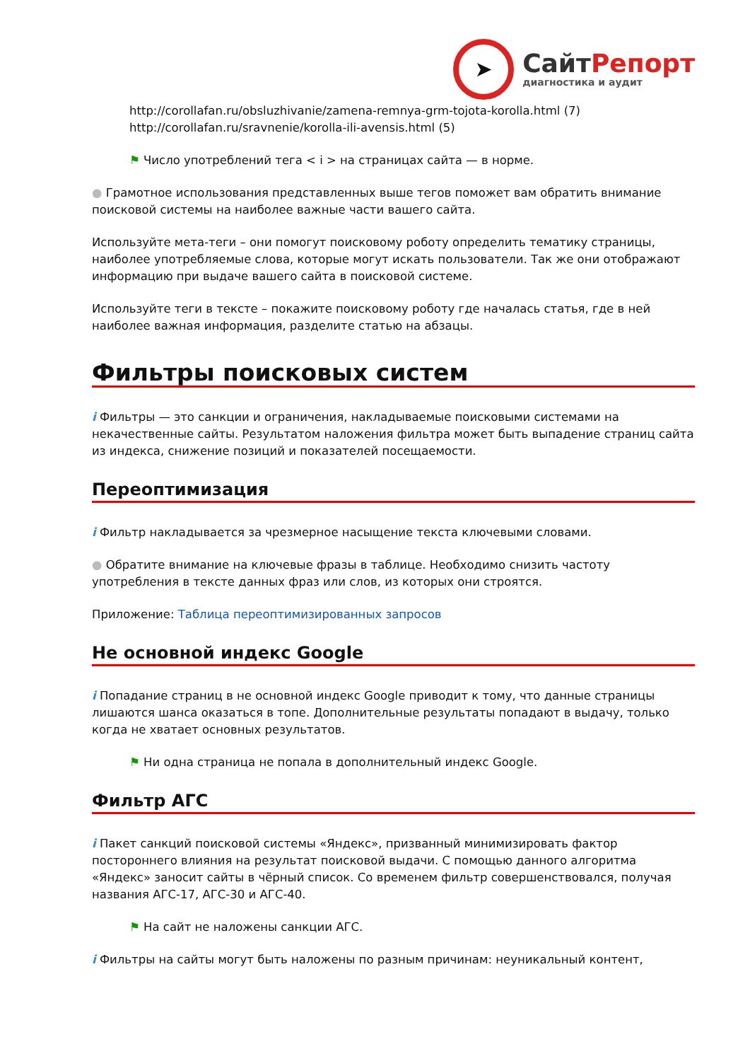➤
СайтРепорт
диагностика и аудит
http://corollafan.ru/obsluzhivanie/zamena-remnya-grm-tojota-korolla.html (7)
http://corollafan.ru/sravnenie/korolla-ili-avensis.html (5)
⚑ Число употреблений тега < i > на страницах сайта — в норме.
● Грамотное использования представленных выше тегов поможет вам обратить внимание поисковой системы на наиболее важные части вашего сайта.
Используйте мета-теги – они помогут поисковому роботу определить тематику страницы, наиболее употребляемые слова, которые могут искать пользователи. Так же они отображают информацию при выдаче вашего сайта в поисковой системе.
Используйте теги в тексте – покажите поисковому роботу где началась статья, где в ней наиболее важная информация, разделите статью на абзацы.
Фильтры поисковых систем
i Фильтры — это санкции и ограничения, накладываемые поисковыми системами на некачественные сайты. Результатом наложения фильтра может быть выпадение страниц сайта из индекса, снижение позиций и показателей посещаемости.
Переоптимизация
i Фильтр накладывается за чрезмерное насыщение текста ключевыми словами.
● Обратите внимание на ключевые фразы в таблице. Необходимо снизить частоту употребления в тексте данных фраз или слов, из которых они строятся.
Приложение: Таблица переоптимизированных запросов
Не основной индекс Google
i Попадание страниц в не основной индекс Google приводит к тому, что данные страницы лишаются шанса оказаться в топе. Дополнительные результаты попадают в выдачу, только когда не хватает основных результатов.
⚑ Ни одна страница не попала в дополнительный индекс Google.
Фильтр АГС
i Пакет санкций поисковой системы «Яндекс», призванный минимизировать фактор постороннего влияния на результат поисковой выдачи. С помощью данного алгоритма «Яндекс» заносит сайты в чёрный список. Со временем фильтр совершенствовался, получая названия АГС-17, АГС-30 и АГС-40.
⚑ На сайт не наложены санкции АГС.
i Фильтры на сайты могут быть наложены по разным причинам: неуникальный контент,